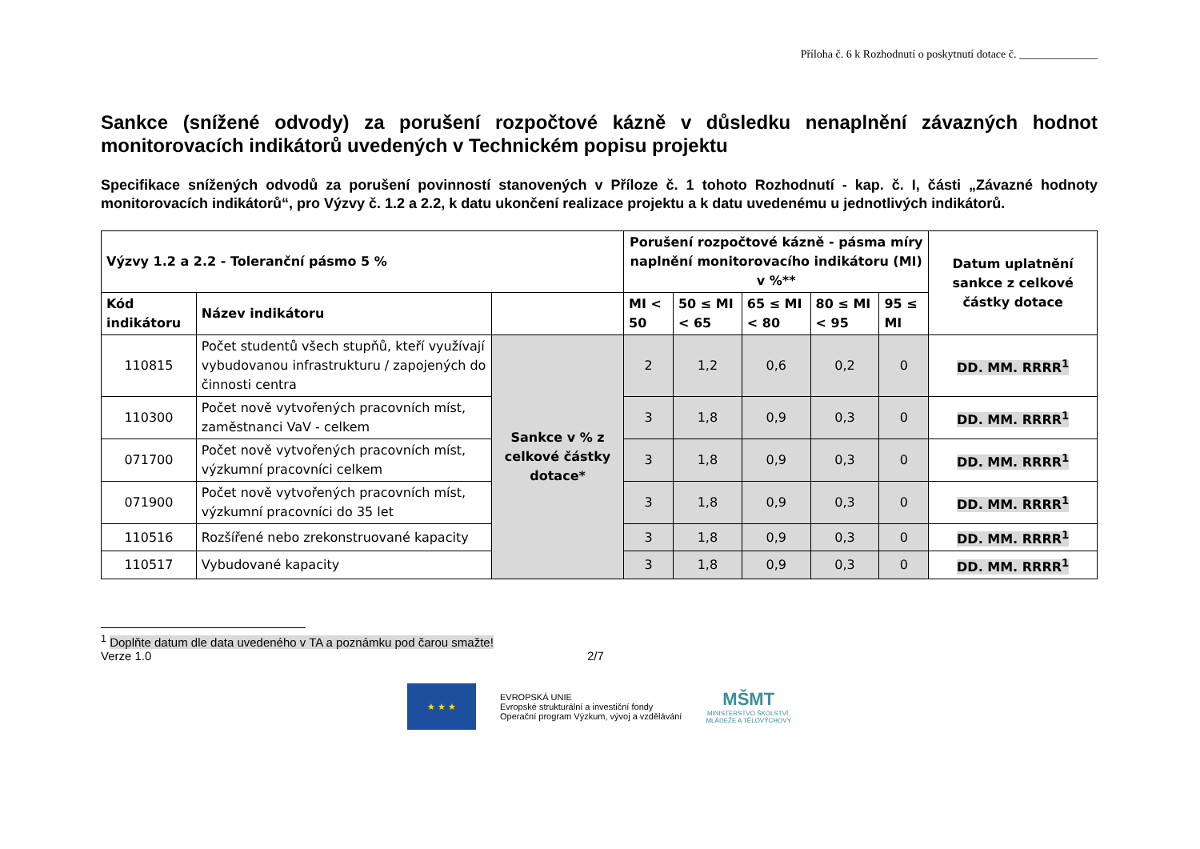Příloha č. 6 k Rozhodnutí o poskytnutí dotace č. ______________
Sankce (snížené odvody) za porušení rozpočtové kázně v důsledku nenaplnění závazných hodnot monitorovacích indikátorů uvedených v Technickém popisu projektu
Specifikace snížených odvodů za porušení povinností stanovených v Příloze č. 1 tohoto Rozhodnutí - kap. č. I, části „Závazné hodnoty monitorovacích indikátorů“, pro Výzvy č. 1.2 a 2.2, k datu ukončení realizace projektu a k datu uvedenému u jednotlivých indikátorů.
| Výzvy 1.2 a 2.2 - Toleranční pásmo 5 % | | | Porušení rozpočtové kázně - pásma míry naplnění monitorovacího indikátoru (MI) v %** | | | | | Datum uplatnění sankce z celkové částky dotace |
| --- | --- | --- | --- | --- | --- | --- | --- | --- |
| Kód indikátoru | Název indikátoru | | MI < 50 | 50 ≤ MI < 65 | 65 ≤ MI < 80 | 80 ≤ MI < 95 | 95 ≤ MI | |
| 110815 | Počet studentů všech stupňů, kteří využívají vybudovanou infrastrukturu / zapojených do činnosti centra | Sankce v % z celkové částky dotace* | 2 | 1,2 | 0,6 | 0,2 | 0 | DD. MM. RRRR<sup>1</sup> |
| 110300 | Počet nově vytvořených pracovních míst, zaměstnanci VaV - celkem | | 3 | 1,8 | 0,9 | 0,3 | 0 | DD. MM. RRRR<sup>1</sup> |
| 071700 | Počet nově vytvořených pracovních míst, výzkumní pracovníci celkem | | 3 | 1,8 | 0,9 | 0,3 | 0 | DD. MM. RRRR<sup>1</sup> |
| 071900 | Počet nově vytvořených pracovních míst, výzkumní pracovníci do 35 let | | 3 | 1,8 | 0,9 | 0,3 | 0 | DD. MM. RRRR<sup>1</sup> |
| 110516 | Rozšířené nebo zrekonstruované kapacity | | 3 | 1,8 | 0,9 | 0,3 | 0 | DD. MM. RRRR<sup>1</sup> |
| 110517 | Vybudované kapacity | | 3 | 1,8 | 0,9 | 0,3 | 0 | DD. MM. RRRR<sup>1</sup> |
<sup>1</sup> Doplňte datum dle data uvedeného v TA a poznámku pod čarou smažte!
Verze 1.0 2/7
★ ★ ★
EVROPSKÁ UNIE
Evropské strukturální a investiční fondy
Operační program Výzkum, vývoj a vzdělávání
MŠMT
MINISTERSTVO ŠKOLSTVÍ,
MLÁDEŽE A TĚLOVÝCHOVY